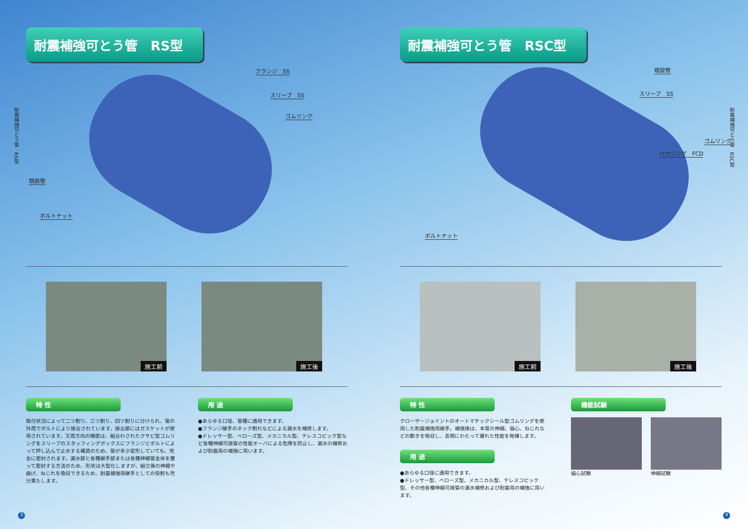耐震補強可とう管　RS型
耐震補強可とう管　RS型
フランジ　SS
スリーブ　SS
ゴムリング
既設管
ボルトナット
施工前 施工後
特 性
取付状況によって二ツ割り、三ツ割り、四ツ割りに分けられ、管の外周でボルトにより接合されています。接合部にはガスケットが使用されています。又周方向の機密は、組合わされたクサビ型ゴムリングをスリーブのスタッフィングボックスにフランジとボルトによって押し込んで止水する構造のため、管が多少変形していても、完全に密封されます。漏水部と各種継手部または各種伸縮管全体を覆って密封する方法のため、形状は大型化しますが、組立後の伸縮や曲げ、ねじれを吸収できるため、耐震補強用継手としての役割も充分果たします。
用 途
●あらゆる口径、管種に適用できます。
●フランジ継手のネック割れなどによる漏水を補修します。
●ドレッサー型、ベローズ型、メカニカル型、テレスコピック型など各種伸縮可撓管の性能オーバによる危険を防止し、漏水の補修および耐震用の補強に用います。
3
耐震補強可とう管　RSC型
耐震補強可とう管　RSC型
既設管
スリーブ　SS
ゴムリング
ハウジング　FCD
ボルトナット
施工前 施工後
特 性
クローザージョイントのオートマチックシール型ゴムリングを使用した耐震補強用継手。補強後は、本管の伸縮、偏心、ねじれなどの動きを吸収し、長期にわたって優れた性能を発揮します。
用 途
●あらゆる口径に適用できます。
●ドレッサー型、ベローズ型、メカニカル型、テレスコピック型、その他各種伸縮可撓管の漏水補修および耐震用の補強に用います。
機能試験
偏心試験 伸縮試験
4